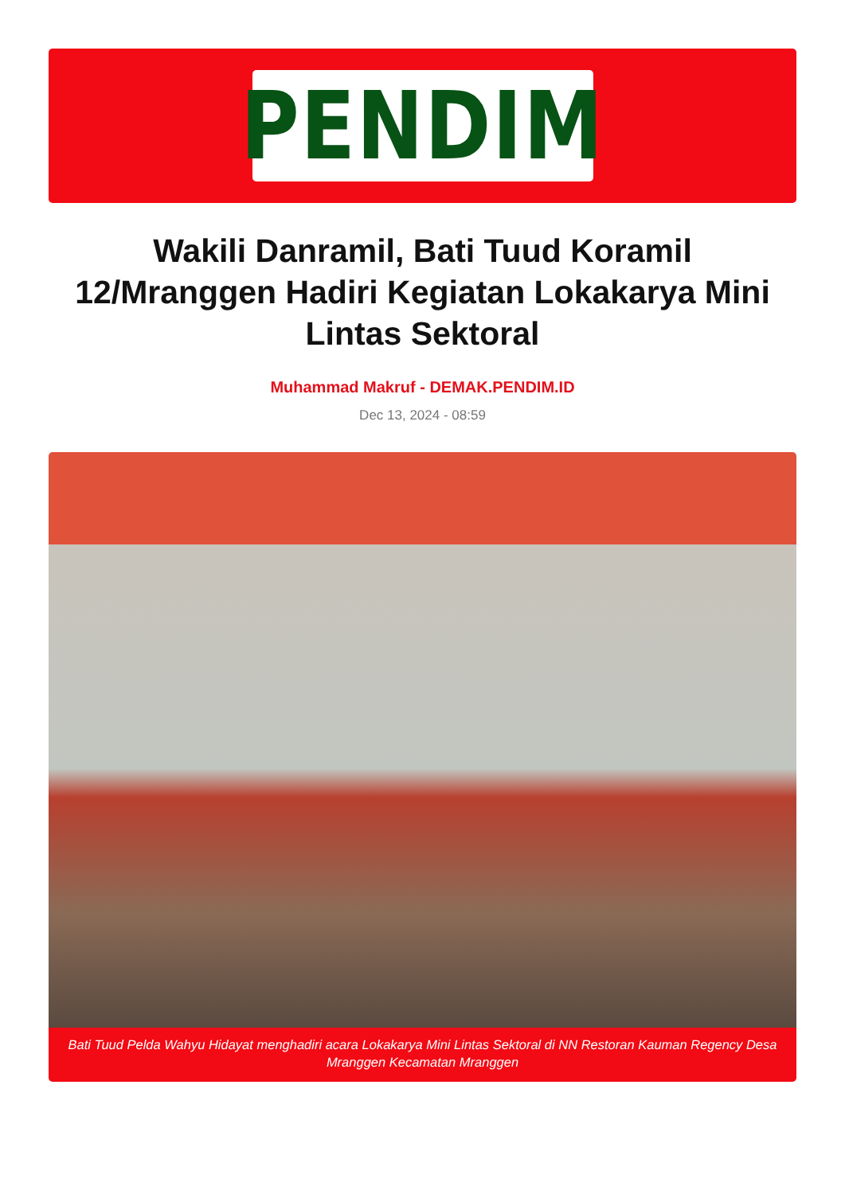PENDIM
Wakili Danramil, Bati Tuud Koramil 12/Mranggen Hadiri Kegiatan Lokakarya Mini Lintas Sektoral
Muhammad Makruf - DEMAK.PENDIM.ID
Dec 13, 2024 - 08:59
Bati Tuud Pelda Wahyu Hidayat menghadiri acara Lokakarya Mini Lintas Sektoral di NN Restoran Kauman Regency Desa Mranggen Kecamatan Mranggen